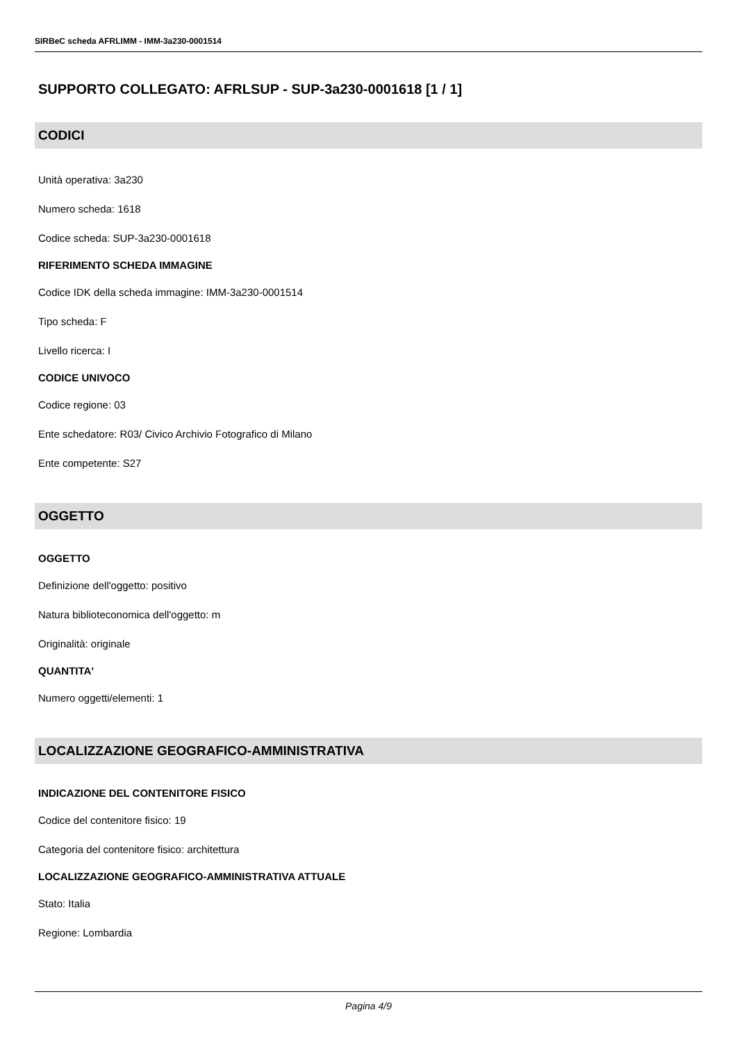SIRBeC scheda AFRLIMM - IMM-3a230-0001514
SUPPORTO COLLEGATO: AFRLSUP - SUP-3a230-0001618 [1 / 1]
CODICI
Unità operativa: 3a230
Numero scheda: 1618
Codice scheda: SUP-3a230-0001618
RIFERIMENTO SCHEDA IMMAGINE
Codice IDK della scheda immagine: IMM-3a230-0001514
Tipo scheda: F
Livello ricerca: I
CODICE UNIVOCO
Codice regione: 03
Ente schedatore: R03/ Civico Archivio Fotografico di Milano
Ente competente: S27
OGGETTO
OGGETTO
Definizione dell'oggetto: positivo
Natura biblioteconomica dell'oggetto: m
Originalità: originale
QUANTITA'
Numero oggetti/elementi: 1
LOCALIZZAZIONE GEOGRAFICO-AMMINISTRATIVA
INDICAZIONE DEL CONTENITORE FISICO
Codice del contenitore fisico: 19
Categoria del contenitore fisico: architettura
LOCALIZZAZIONE GEOGRAFICO-AMMINISTRATIVA ATTUALE
Stato: Italia
Regione: Lombardia
Pagina 4/9